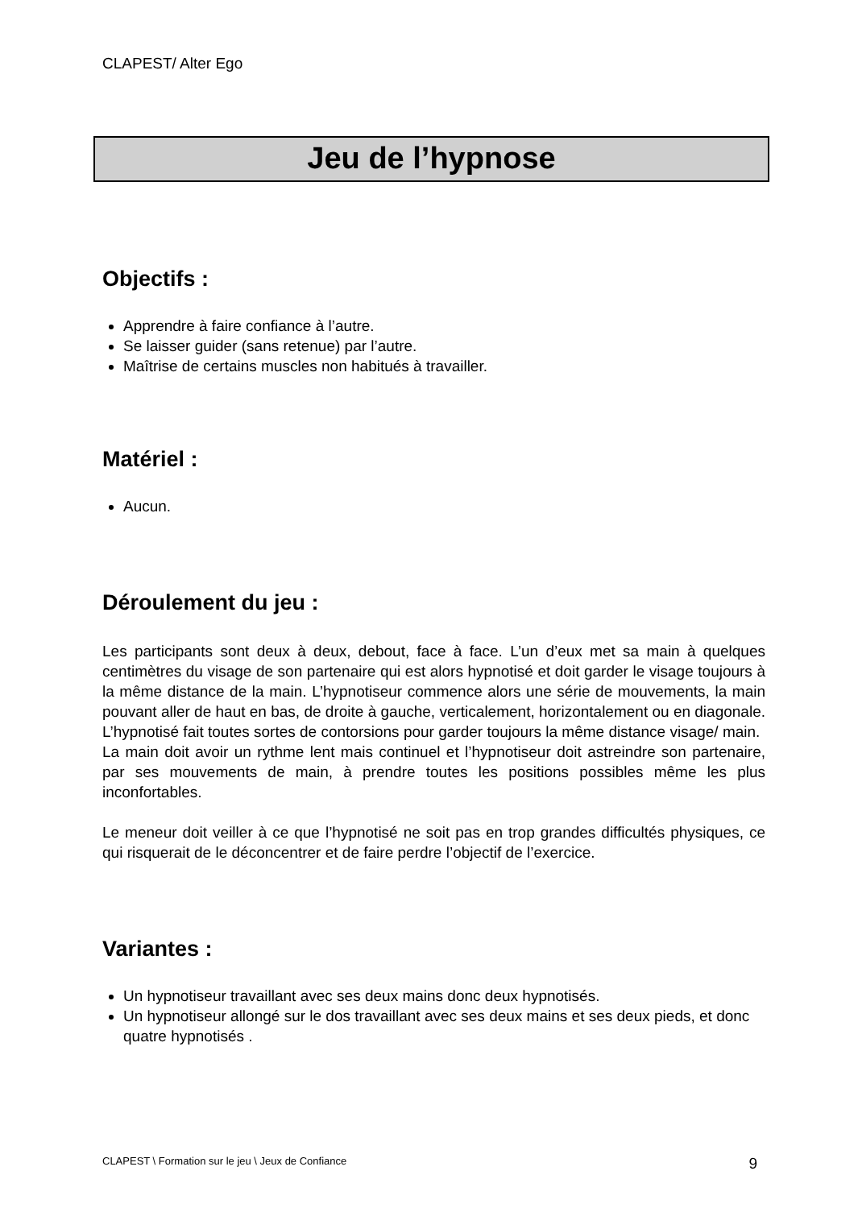CLAPEST/ Alter Ego
Jeu de l’hypnose
Objectifs :
Apprendre à faire confiance à l’autre.
Se laisser guider (sans retenue) par l’autre.
Maîtrise de certains muscles non habitués à travailler.
Matériel :
Aucun.
Déroulement du jeu :
Les participants sont deux à deux, debout, face à face. L’un d’eux met sa main à quelques centimètres du visage de son partenaire qui est alors hypnotisé et doit garder le visage toujours à la même distance de la main. L’hypnotiseur commence alors une série de mouvements, la main pouvant aller de haut en bas, de droite à gauche, verticalement, horizontalement ou en diagonale. L’hypnotisé fait toutes sortes de contorsions pour garder toujours la même distance visage/ main.
La main doit avoir un rythme lent mais continuel et l’hypnotiseur doit astreindre son partenaire, par ses mouvements de main, à prendre toutes les positions possibles même les plus inconfortables.
Le meneur doit veiller à ce que l’hypnotisé ne soit pas en trop grandes difficultés physiques, ce qui risquerait de le déconcentrer et de faire perdre l’objectif de l’exercice.
Variantes :
Un hypnotiseur travaillant avec ses deux mains donc deux hypnotisés.
Un hypnotiseur allongé sur le dos travaillant avec ses deux mains et ses deux pieds, et donc quatre hypnotisés .
CLAPEST \ Formation sur le jeu \ Jeux de Confiance 9